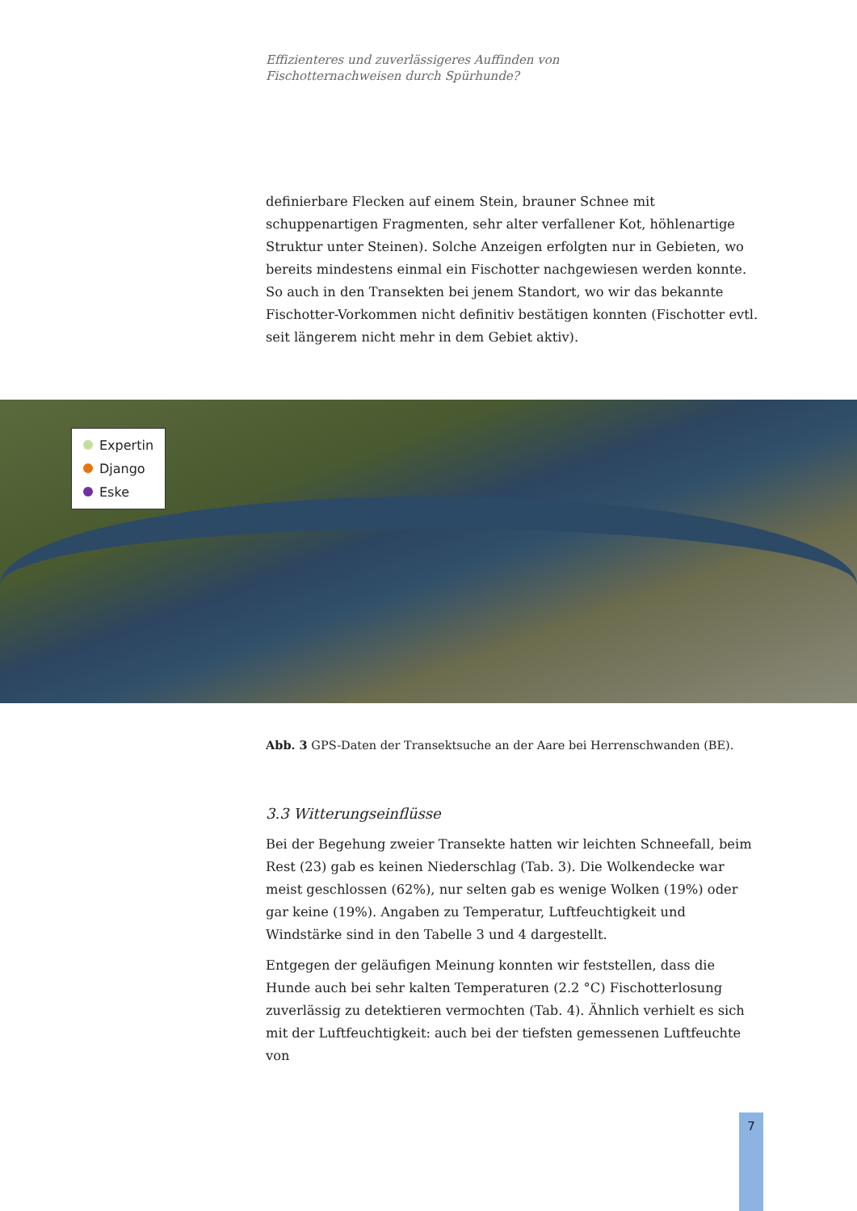Effizienteres und zuverlässigeres Auffinden von
Fischotternachweisen durch Spürhunde?
definierbare Flecken auf einem Stein, brauner Schnee mit schuppenartigen Fragmenten, sehr alter verfallener Kot, höhlenartige Struktur unter Steinen). Solche Anzeigen erfolgten nur in Gebieten, wo bereits mindestens einmal ein Fischotter nachgewiesen werden konnte. So auch in den Transekten bei jenem Standort, wo wir das bekannte Fischotter-Vorkommen nicht definitiv bestätigen konnten (Fischotter evtl. seit längerem nicht mehr in dem Gebiet aktiv).
Expertin
Django
Eske
Abb. 3 GPS-Daten der Transektsuche an der Aare bei Herrenschwanden (BE).
3.3 Witterungseinflüsse
Bei der Begehung zweier Transekte hatten wir leichten Schneefall, beim Rest (23) gab es keinen Niederschlag (Tab. 3). Die Wolkendecke war meist geschlossen (62%), nur selten gab es wenige Wolken (19%) oder gar keine (19%). Angaben zu Temperatur, Luftfeuchtigkeit und Windstärke sind in den Tabelle 3 und 4 dargestellt.
Entgegen der geläufigen Meinung konnten wir feststellen, dass die Hunde auch bei sehr kalten Temperaturen (2.2 °C) Fischotterlosung zuverlässig zu detektieren vermochten (Tab. 4). Ähnlich verhielt es sich mit der Luftfeuchtigkeit: auch bei der tiefsten gemessenen Luftfeuchte von
7